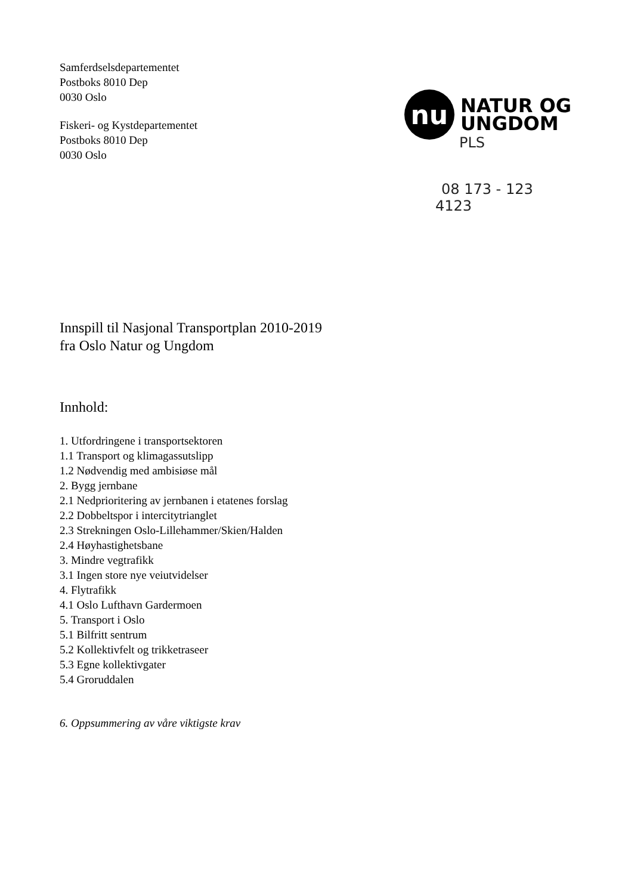Samferdselsdepartementet
Postboks 8010 Dep
0030 Oslo
Fiskeri- og Kystdepartementet
Postboks 8010 Dep
0030 Oslo
nu
NATUR OG
UNGDOM
PLS
08 173 - 123
4123
Innspill til Nasjonal Transportplan 2010-2019
fra Oslo Natur og Ungdom
Innhold:
1. Utfordringene i transportsektoren
1.1 Transport og klimagassutslipp
1.2 Nødvendig med ambisiøse mål
2. Bygg jernbane
2.1 Nedprioritering av jernbanen i etatenes forslag
2.2 Dobbeltspor i intercitytrianglet
2.3 Strekningen Oslo-Lillehammer/Skien/Halden
2.4 Høyhastighetsbane
3. Mindre vegtrafikk
3.1 Ingen store nye veiutvidelser
4. Flytrafikk
4.1 Oslo Lufthavn Gardermoen
5. Transport i Oslo
5.1 Bilfritt sentrum
5.2 Kollektivfelt og trikketraseer
5.3 Egne kollektivgater
5.4 Groruddalen
6. Oppsummering av våre viktigste krav